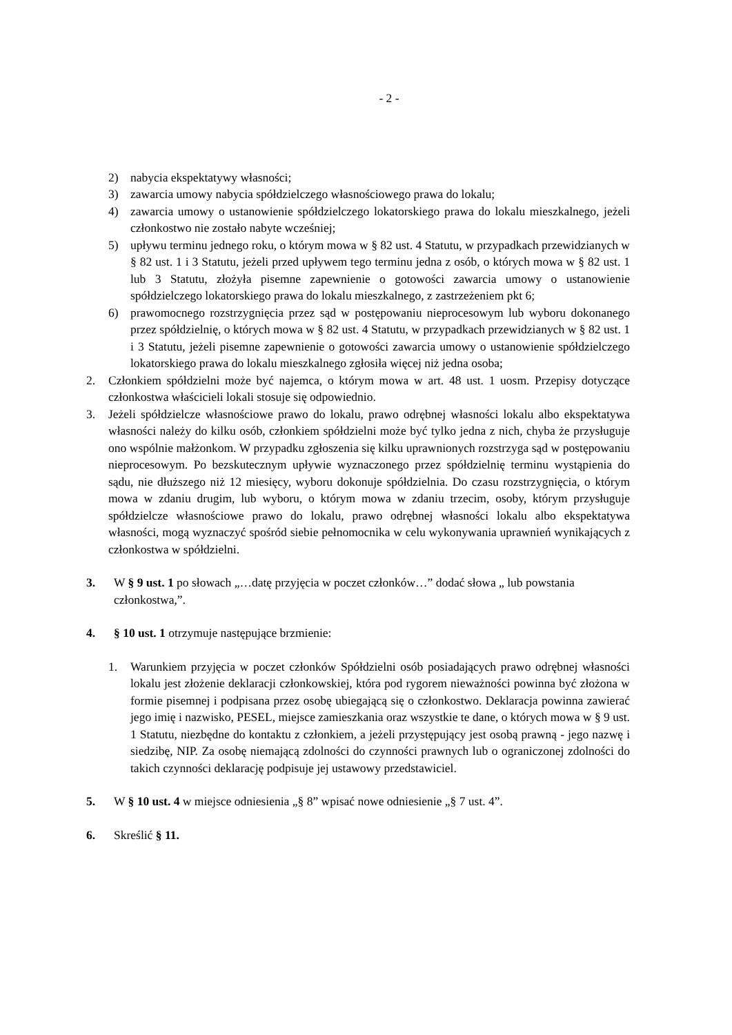- 2 -
2) nabycia ekspektatywy własności;
3) zawarcia umowy nabycia spółdzielczego własnościowego prawa do lokalu;
4) zawarcia umowy o ustanowienie spółdzielczego lokatorskiego prawa do lokalu mieszkalnego, jeżeli członkostwo nie zostało nabyte wcześniej;
5) upływu terminu jednego roku, o którym mowa w § 82 ust. 4 Statutu, w przypadkach przewidzianych w § 82 ust. 1 i 3 Statutu, jeżeli przed upływem tego terminu jedna z osób, o których mowa w § 82 ust. 1 lub 3 Statutu, złożyła pisemne zapewnienie o gotowości zawarcia umowy o ustanowienie spółdzielczego lokatorskiego prawa do lokalu mieszkalnego, z zastrzeżeniem pkt 6;
6) prawomocnego rozstrzygnięcia przez sąd w postępowaniu nieprocesowym lub wyboru dokonanego przez spółdzielnię, o których mowa w § 82 ust. 4 Statutu, w przypadkach przewidzianych w § 82 ust. 1 i 3 Statutu, jeżeli pisemne zapewnienie o gotowości zawarcia umowy o ustanowienie spółdzielczego lokatorskiego prawa do lokalu mieszkalnego zgłosiła więcej niż jedna osoba;
2. Członkiem spółdzielni może być najemca, o którym mowa w art. 48 ust. 1 uosm. Przepisy dotyczące członkostwa właścicieli lokali stosuje się odpowiednio.
3. Jeżeli spółdzielcze własnościowe prawo do lokalu, prawo odrębnej własności lokalu albo ekspektatywa własności należy do kilku osób, członkiem spółdzielni może być tylko jedna z nich, chyba że przysługuje ono wspólnie małżonkom. W przypadku zgłoszenia się kilku uprawnionych rozstrzyga sąd w postępowaniu nieprocesowym. Po bezskutecznym upływie wyznaczonego przez spółdzielnię terminu wystąpienia do sądu, nie dłuższego niż 12 miesięcy, wyboru dokonuje spółdzielnia. Do czasu rozstrzygnięcia, o którym mowa w zdaniu drugim, lub wyboru, o którym mowa w zdaniu trzecim, osoby, którym przysługuje spółdzielcze własnościowe prawo do lokalu, prawo odrębnej własności lokalu albo ekspektatywa własności, mogą wyznaczyć spośród siebie pełnomocnika w celu wykonywania uprawnień wynikających z członkostwa w spółdzielni.
3. W § 9 ust. 1 po słowach „…datę przyjęcia w poczet członków…” dodać słowa „ lub powstania członkostwa,”.
4. § 10 ust. 1 otrzymuje następujące brzmienie:
1. Warunkiem przyjęcia w poczet członków Spółdzielni osób posiadających prawo odrębnej własności lokalu jest złożenie deklaracji członkowskiej, która pod rygorem nieważności powinna być złożona w formie pisemnej i podpisana przez osobę ubiegającą się o członkostwo. Deklaracja powinna zawierać jego imię i nazwisko, PESEL, miejsce zamieszkania oraz wszystkie te dane, o których mowa w § 9 ust. 1 Statutu, niezbędne do kontaktu z członkiem, a jeżeli przystępujący jest osobą prawną - jego nazwę i siedzibę, NIP. Za osobę niemającą zdolności do czynności prawnych lub o ograniczonej zdolności do takich czynności deklarację podpisuje jej ustawowy przedstawiciel.
5. W § 10 ust. 4 w miejsce odniesienia „§ 8” wpisać nowe odniesienie „§ 7 ust. 4”.
6. Skreślić § 11.